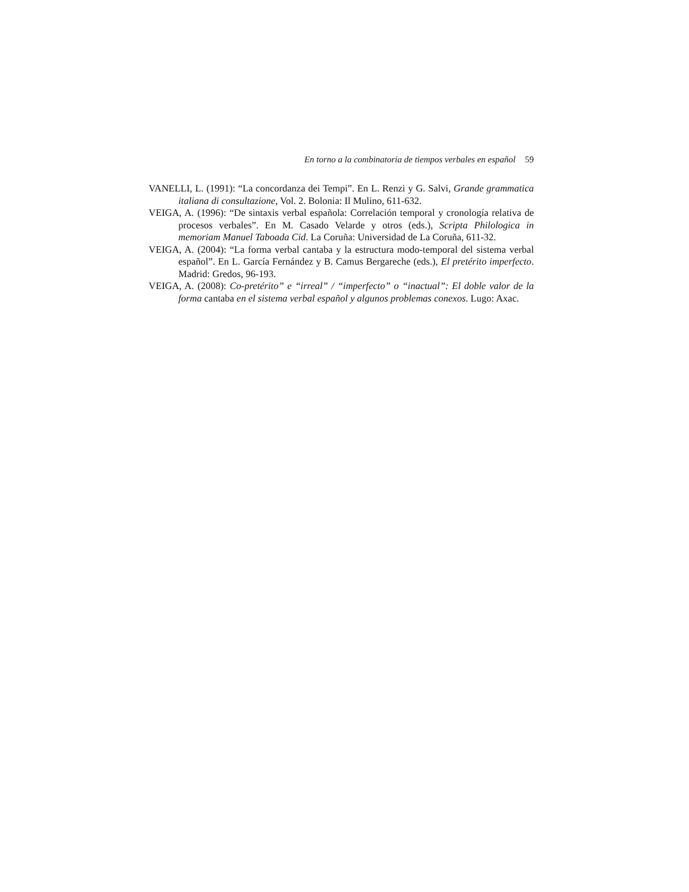En torno a la combinatoria de tiempos verbales en español 59
VANELLI, L. (1991): “La concordanza dei Tempi”. En L. Renzi y G. Salvi, Grande grammatica italiana di consultazione, Vol. 2. Bolonia: Il Mulino, 611-632.
VEIGA, A. (1996): “De sintaxis verbal española: Correlación temporal y cronología relativa de procesos verbales”. En M. Casado Velarde y otros (eds.), Scripta Philologica in memoriam Manuel Taboada Cid. La Coruña: Universidad de La Coruña, 611-32.
VEIGA, A. (2004): “La forma verbal cantaba y la estructura modo-temporal del sistema verbal español”. En L. García Fernández y B. Camus Bergareche (eds.), El pretérito imperfecto. Madrid: Gredos, 96-193.
VEIGA, A. (2008): Co-pretérito” e “irreal” / “imperfecto” o “inactual”: El doble valor de la forma cantaba en el sistema verbal español y algunos problemas conexos. Lugo: Axac.